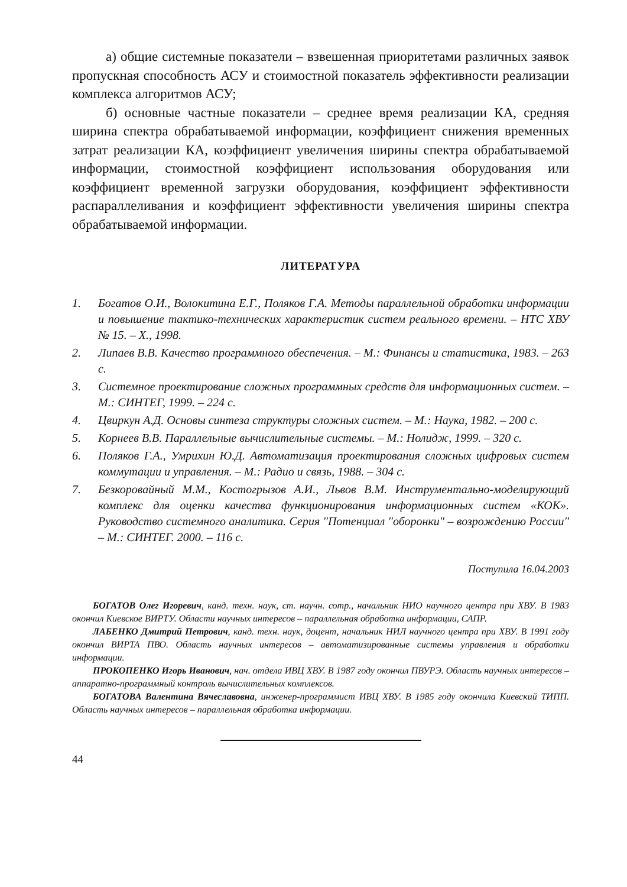а) общие системные показатели – взвешенная приоритетами различных заявок пропускная способность АСУ и стоимостной показатель эффективности реализации комплекса алгоритмов АСУ;
б) основные частные показатели – среднее время реализации КА, средняя ширина спектра обрабатываемой информации, коэффициент снижения временных затрат реализации КА, коэффициент увеличения ширины спектра обрабатываемой информации, стоимостной коэффициент использования оборудования или коэффициент временной загрузки оборудования, коэффициент эффективности распараллеливания и коэффициент эффективности увеличения ширины спектра обрабатываемой информации.
ЛИТЕРАТУРА
1. Богатов О.И., Волокитина Е.Г., Поляков Г.А. Методы параллельной обработки информации и повышение тактико-технических характеристик систем реального времени. – НТС ХВУ № 15. – Х., 1998.
2. Липаев В.В. Качество программного обеспечения. – М.: Финансы и статистика, 1983. – 263 с.
3. Системное проектирование сложных программных средств для информационных систем. – М.: СИНТЕГ, 1999. – 224 с.
4. Цвиркун А.Д. Основы синтеза структуры сложных систем. – М.: Наука, 1982. – 200 с.
5. Корнеев В.В. Параллельные вычислительные системы. – М.: Нолидж, 1999. – 320 с.
6. Поляков Г.А., Умрихин Ю.Д. Автоматизация проектирования сложных цифровых систем коммутации и управления. – М.: Радио и связь, 1988. – 304 с.
7. Безкоровайный М.М., Костогрызов А.И., Львов В.М. Инструментально-моделирующий комплекс для оценки качества функционирования информационных систем «КОК». Руководство системного аналитика. Серия "Потенциал "оборонки" – возрождению России" – М.: СИНТЕГ. 2000. – 116 с.
Поступила 16.04.2003
БОГАТОВ Олег Игоревич, канд. техн. наук, ст. научн. сотр., начальник НИО научного центра при ХВУ. В 1983 окончил Киевское ВИРТУ. Области научных интересов – параллельная обработка информации, САПР.
ЛАБЕНКО Дмитрий Петрович, канд. техн. наук, доцент, начальник НИЛ научного центра при ХВУ. В 1991 году окончил ВИРТА ПВО. Область научных интересов – автоматизированные системы управления и обработки информации.
ПРОКОПЕНКО Игорь Иванович, нач. отдела ИВЦ ХВУ. В 1987 году окончил ПВУРЭ. Область научных интересов – аппаратно-программный контроль вычислительных комплексов.
БОГАТОВА Валентина Вячеславовна, инженер-программист ИВЦ ХВУ. В 1985 году окончила Киевский ТИПП. Область научных интересов – параллельная обработка информации.
44